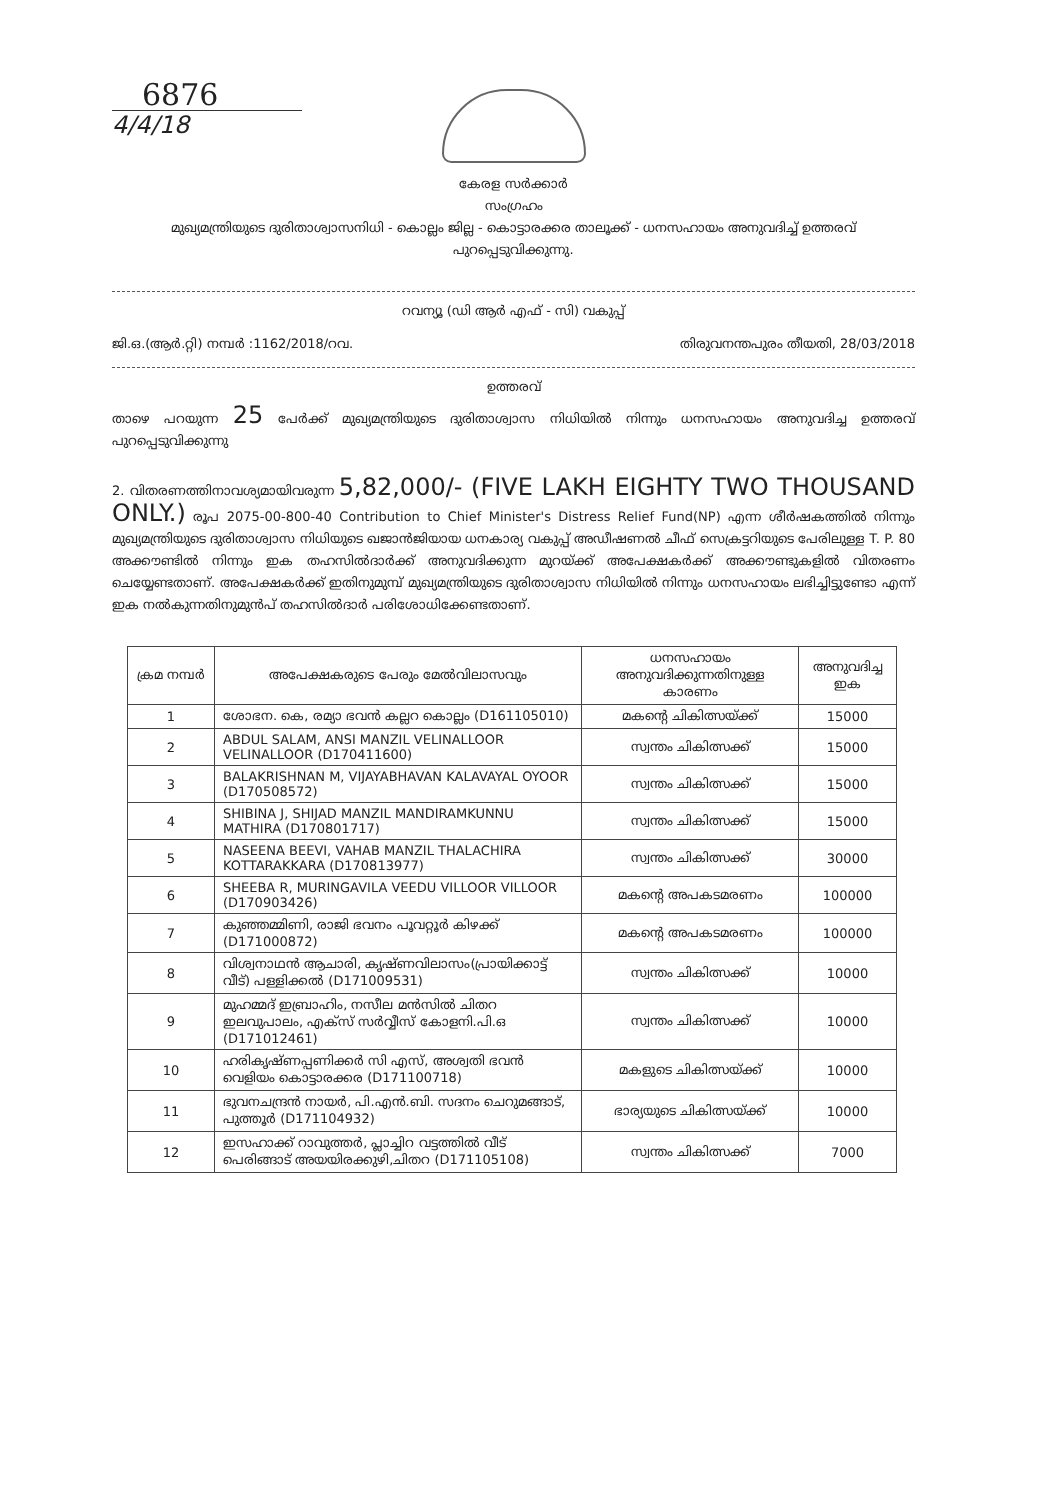6876
4/4/18
കേരള സർക്കാർ
സംഗ്രഹം
മുഖ്യമന്ത്രിയുടെ ദുരിതാശ്വാസനിധി - കൊല്ലം ജില്ല - കൊട്ടാരക്കര താലൂക്ക് - ധനസഹായം അനുവദിച്ച് ഉത്തരവ് പുറപ്പെടുവിക്കുന്നു.
റവന്യൂ (ഡി ആർ എഫ് - സി) വകുപ്പ്
ജി.ഒ.(ആർ.റ്റി) നമ്പർ :1162/2018/റവ. തിരുവനന്തപുരം തീയതി, 28/03/2018
ഉത്തരവ്
താഴെ പറയുന്ന 25 പേർക്ക് മുഖ്യമന്ത്രിയുടെ ദുരിതാശ്വാസ നിധിയിൽ നിന്നും ധനസഹായം അനുവദിച്ച ഉത്തരവ് പുറപ്പെടുവിക്കുന്നു
2. വിതരണത്തിനാവശ്യമായിവരുന്ന 5,82,000/- (FIVE LAKH EIGHTY TWO THOUSAND ONLY.) രൂപ 2075-00-800-40 Contribution to Chief Minister's Distress Relief Fund(NP) എന്ന ശീർഷകത്തിൽ നിന്നും മുഖ്യമന്ത്രിയുടെ ദുരിതാശ്വാസ നിധിയുടെ ഖജാൻജിയായ ധനകാര്യ വകുപ്പ് അഡീഷണൽ ചീഫ് സെക്രട്ടറിയുടെ പേരിലുള്ള T. P. 80 അക്കൗണ്ടിൽ നിന്നും ഇക തഹസിൽദാർക്ക് അനുവദിക്കുന്ന മുറയ്ക്ക് അപേക്ഷകർക്ക് അക്കൗണ്ടുകളിൽ വിതരണം ചെയ്യേണ്ടതാണ്. അപേക്ഷകർക്ക് ഇതിനുമുമ്പ് മുഖ്യമന്ത്രിയുടെ ദുരിതാശ്വാസ നിധിയിൽ നിന്നും ധനസഹായം ലഭിച്ചിട്ടുണ്ടോ എന്ന് ഇക നൽകുന്നതിനുമുൻപ് തഹസിൽദാർ പരിശോധിക്കേണ്ടതാണ്.
| ക്രമ നമ്പർ | അപേക്ഷകരുടെ പേരും മേൽവിലാസവും | ധനസഹായം അനുവദിക്കുന്നതിനുള്ള കാരണം | അനുവദിച്ച ഇക |
| --- | --- | --- | --- |
| 1 | ശോഭന. കെ, രമ്യാ ഭവൻ കല്ലറ കൊല്ലം (D161105010) | മകന്റെ ചികിത്സയ്ക്ക് | 15000 |
| 2 | ABDUL SALAM, ANSI MANZIL VELINALLOOR VELINALLOOR (D170411600) | സ്വന്തം ചികിത്സക്ക് | 15000 |
| 3 | BALAKRISHNAN M, VIJAYABHAVAN KALAVAYAL OYOOR (D170508572) | സ്വന്തം ചികിത്സക്ക് | 15000 |
| 4 | SHIBINA J, SHIJAD MANZIL MANDIRAMKUNNU MATHIRA (D170801717) | സ്വന്തം ചികിത്സക്ക് | 15000 |
| 5 | NASEENA BEEVI, VAHAB MANZIL THALACHIRA KOTTARAKKARA (D170813977) | സ്വന്തം ചികിത്സക്ക് | 30000 |
| 6 | SHEEBA R, MURINGAVILA VEEDU VILLOOR VILLOOR (D170903426) | മകന്റെ അപകടമരണം | 100000 |
| 7 | കുഞ്ഞമ്മിണി, രാജി ഭവനം പൂവറ്റൂർ കിഴക്ക് (D171000872) | മകന്റെ അപകടമരണം | 100000 |
| 8 | വിശ്വനാഥൻ ആചാരി, കൃഷ്ണവിലാസം(പ്രായിക്കാട്ട് വീട്) പള്ളിക്കൽ (D171009531) | സ്വന്തം ചികിത്സക്ക് | 10000 |
| 9 | മുഹമ്മദ് ഇബ്രാഹിം, നസീല മൻസിൽ ചിതറ ഇലവുപാലം, എക്സ് സർവ്വീസ് കോളനി.പി.ഒ (D171012461) | സ്വന്തം ചികിത്സക്ക് | 10000 |
| 10 | ഹരികൃഷ്ണപ്പണിക്കർ സി എസ്, അശ്വതി ഭവൻ വെളിയം കൊട്ടാരക്കര (D171100718) | മകളുടെ ചികിത്സയ്ക്ക് | 10000 |
| 11 | ഭുവനചന്ദ്രൻ നായർ, പി.എൻ.ബി. സദനം ചെറുമങ്ങാട്, പുത്തൂർ (D171104932) | ഭാര്യയുടെ ചികിത്സയ്ക്ക് | 10000 |
| 12 | ഇസഹാക്ക് റാവുത്തർ, പ്ലാച്ചിറ വട്ടത്തിൽ വീട് പെരിങ്ങാട് അയയിരക്കുഴി,ചിതറ (D171105108) | സ്വന്തം ചികിത്സക്ക് | 7000 |